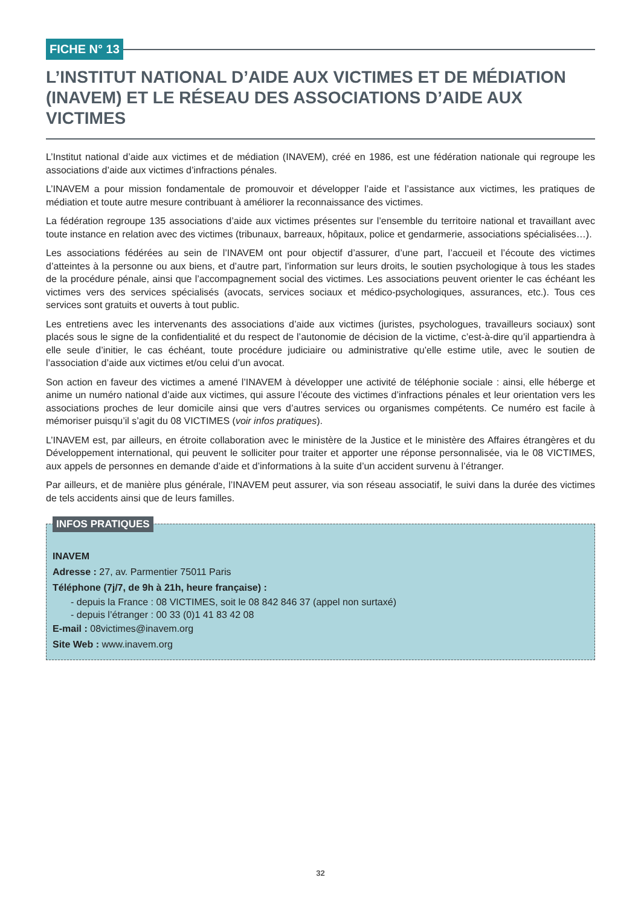FICHE N° 13
L’INSTITUT NATIONAL D’AIDE AUX VICTIMES ET DE MÉDIATION (INAVEM) ET LE RÉSEAU DES ASSOCIATIONS D’AIDE AUX VICTIMES
L’Institut national d’aide aux victimes et de médiation (INAVEM), créé en 1986, est une fédération nationale qui regroupe les associations d’aide aux victimes d’infractions pénales.
L’INAVEM a pour mission fondamentale de promouvoir et développer l’aide et l’assistance aux victimes, les pratiques de médiation et toute autre mesure contribuant à améliorer la reconnaissance des victimes.
La fédération regroupe 135 associations d’aide aux victimes présentes sur l’ensemble du territoire national et travaillant avec toute instance en relation avec des victimes (tribunaux, barreaux, hôpitaux, police et gendarmerie, associations spécialisées…).
Les associations fédérées au sein de l’INAVEM ont pour objectif d’assurer, d’une part, l’accueil et l’écoute des victimes d’atteintes à la personne ou aux biens, et d’autre part, l’information sur leurs droits, le soutien psychologique à tous les stades de la procédure pénale, ainsi que l’accompagnement social des victimes. Les associations peuvent orienter le cas échéant les victimes vers des services spécialisés (avocats, services sociaux et médico-psychologiques, assurances, etc.). Tous ces services sont gratuits et ouverts à tout public.
Les entretiens avec les intervenants des associations d’aide aux victimes (juristes, psychologues, travailleurs sociaux) sont placés sous le signe de la confidentialité et du respect de l’autonomie de décision de la victime, c’est-à-dire qu’il appartiendra à elle seule d’initier, le cas échéant, toute procédure judiciaire ou administrative qu’elle estime utile, avec le soutien de l’association d’aide aux victimes et/ou celui d’un avocat.
Son action en faveur des victimes a amené l’INAVEM à développer une activité de téléphonie sociale : ainsi, elle héberge et anime un numéro national d’aide aux victimes, qui assure l’écoute des victimes d’infractions pénales et leur orientation vers les associations proches de leur domicile ainsi que vers d’autres services ou organismes compétents. Ce numéro est facile à mémoriser puisqu’il s’agit du 08 VICTIMES (voir infos pratiques).
L’INAVEM est, par ailleurs, en étroite collaboration avec le ministère de la Justice et le ministère des Affaires étrangères et du Développement international, qui peuvent le solliciter pour traiter et apporter une réponse personnalisée, via le 08 VICTIMES, aux appels de personnes en demande d’aide et d’informations à la suite d’un accident survenu à l’étranger.
Par ailleurs, et de manière plus générale, l’INAVEM peut assurer, via son réseau associatif, le suivi dans la durée des victimes de tels accidents ainsi que de leurs familles.
INFOS PRATIQUES
INAVEM
Adresse : 27, av. Parmentier 75011 Paris
Téléphone (7j/7, de 9h à 21h, heure française) :
- depuis la France : 08 VICTIMES, soit le 08 842 846 37 (appel non surtaxé)
- depuis l’étranger : 00 33 (0)1 41 83 42 08
E-mail : 08victimes@inavem.org
Site Web : www.inavem.org
32